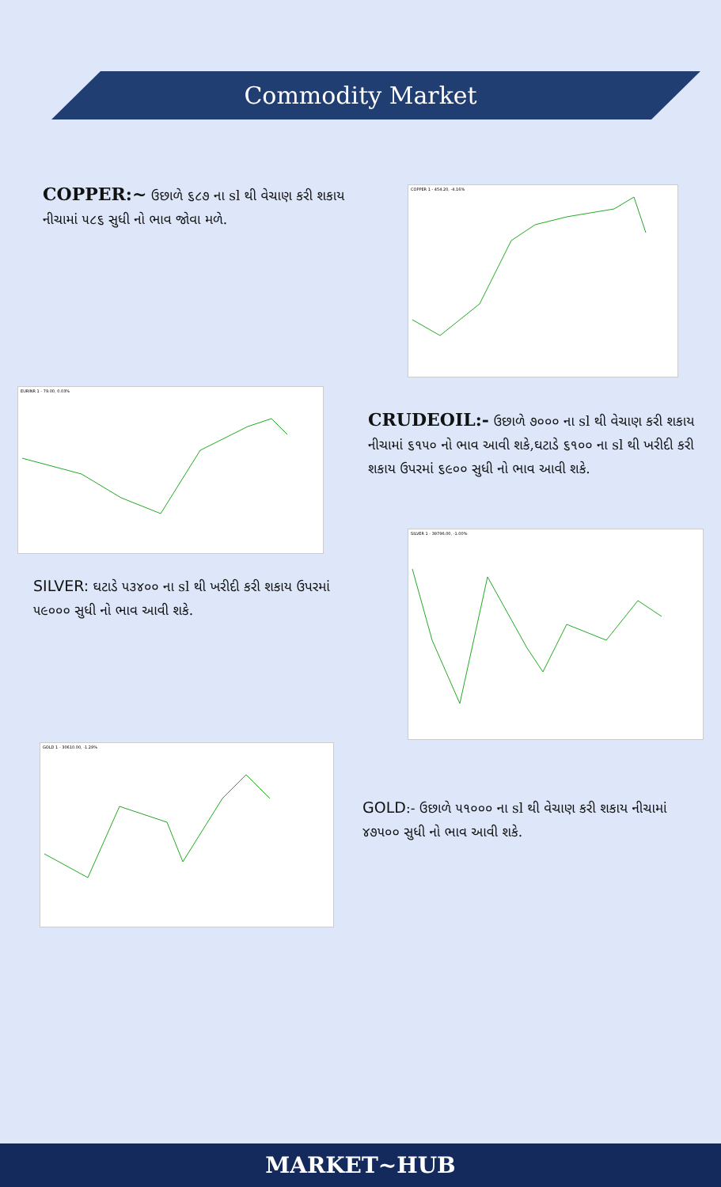Commodity Market
COPPER:~ ઉછાળે ૬૮૭ ના sl થી વેચાણ કરી શકાય નીચામાં ૫૮૬ સુધી નો ભાવ જોવા મળે.
COPPER 1 - 454.20, -4.16%
EURINR 1 - 79.00, 0.03%
CRUDEOIL:- ઉછાળે ૭૦૦૦ ના sl થી વેચાણ કરી શકાય નીચામાં ૬૧૫૦ નો ભાવ આવી શકે,ઘટાડે ૬૧૦૦ ના sl થી ખરીદી કરી શકાય ઉપરમાં ૬૯૦૦ સુધી નો ભાવ આવી શકે.
SILVER: ઘટાડે ૫૩૪૦૦ ના sl થી ખરીદી કરી શકાય ઉપરમાં ૫૯૦૦૦ સુધી નો ભાવ આવી શકે.
SILVER 1 - 39796.00, -1.00%
GOLD 1 - 30610.00, -1.29%
GOLD:- ઉછાળે ૫૧૦૦૦ ના sl થી વેચાણ કરી શકાય નીચામાં ૪૭૫૦૦ સુધી નો ભાવ આવી શકે.
MARKET~HUB